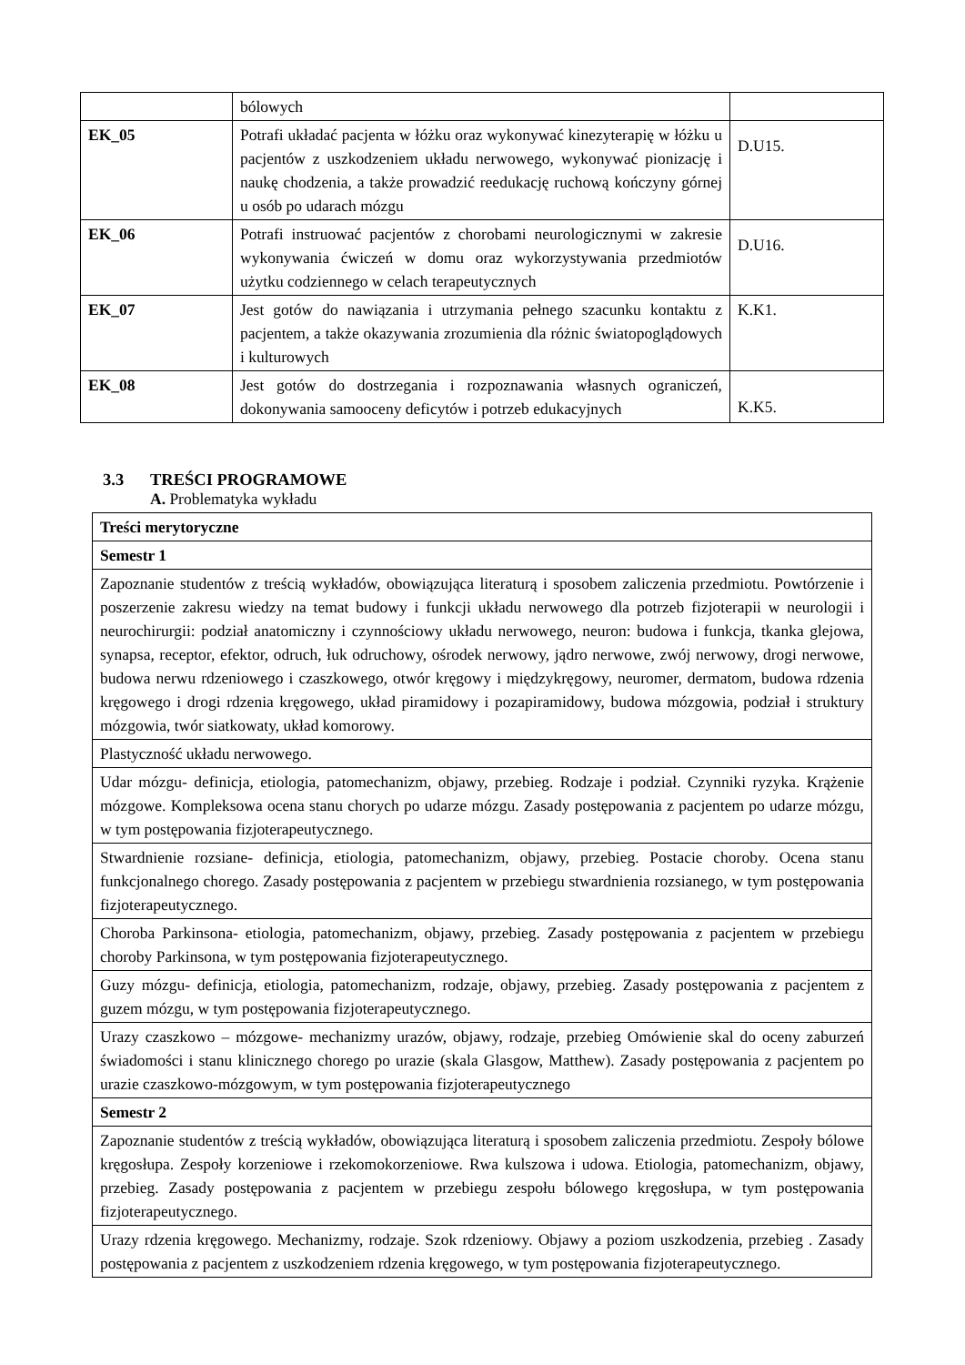| | bólowych | |
| EK_05 | Potrafi układać pacjenta w łóżku oraz wykonywać kinezyterapię w łóżku u pacjentów z uszkodzeniem układu nerwowego, wykonywać pionizację i naukę chodzenia, a także prowadzić reedukację ruchową kończyny górnej u osób po udarach mózgu | D.U15. |
| EK_06 | Potrafi instruować pacjentów z chorobami neurologicznymi w zakresie wykonywania ćwiczeń w domu oraz wykorzystywania przedmiotów użytku codziennego w celach terapeutycznych | D.U16. |
| EK_07 | Jest gotów do nawiązania i utrzymania pełnego szacunku kontaktu z pacjentem, a także okazywania zrozumienia dla różnic światopoglądowych i kulturowych | K.K1. |
| EK_08 | Jest gotów do dostrzegania i rozpoznawania własnych ograniczeń, dokonywania samooceny deficytów i potrzeb edukacyjnych | K.K5. |
3.3 TREŚCI PROGRAMOWE
A. Problematyka wykładu
| Treści merytoryczne |
| --- |
| Semestr 1 |
| Zapoznanie studentów z treścią wykładów, obowiązująca literaturą i sposobem zaliczenia przedmiotu. Powtórzenie i poszerzenie zakresu wiedzy na temat budowy i funkcji układu nerwowego dla potrzeb fizjoterapii w neurologii i neurochirurgii: podział anatomiczny i czynnościowy układu nerwowego, neuron: budowa i funkcja, tkanka glejowa, synapsa, receptor, efektor, odruch, łuk odruchowy, ośrodek nerwowy, jądro nerwowe, zwój nerwowy, drogi nerwowe, budowa nerwu rdzeniowego i czaszkowego, otwór kręgowy i międzykręgowy, neuromer, dermatom, budowa rdzenia kręgowego i drogi rdzenia kręgowego, układ piramidowy i pozapiramidowy, budowa mózgowia, podział i struktury mózgowia, twór siatkowaty, układ komorowy. |
| Plastyczność układu nerwowego. |
| Udar mózgu- definicja, etiologia, patomechanizm, objawy, przebieg. Rodzaje i podział. Czynniki ryzyka. Krążenie mózgowe. Kompleksowa ocena stanu chorych po udarze mózgu. Zasady postępowania z pacjentem po udarze mózgu, w tym postępowania fizjoterapeutycznego. |
| Stwardnienie rozsiane- definicja, etiologia, patomechanizm, objawy, przebieg. Postacie choroby. Ocena stanu funkcjonalnego chorego. Zasady postępowania z pacjentem w przebiegu stwardnienia rozsianego, w tym postępowania fizjoterapeutycznego. |
| Choroba Parkinsona- etiologia, patomechanizm, objawy, przebieg. Zasady postępowania z pacjentem w przebiegu choroby Parkinsona, w tym postępowania fizjoterapeutycznego. |
| Guzy mózgu- definicja, etiologia, patomechanizm, rodzaje, objawy, przebieg. Zasady postępowania z pacjentem z guzem mózgu, w tym postępowania fizjoterapeutycznego. |
| Urazy czaszkowo – mózgowe- mechanizmy urazów, objawy, rodzaje, przebieg Omówienie skal do oceny zaburzeń świadomości i stanu klinicznego chorego po urazie (skala Glasgow, Matthew). Zasady postępowania z pacjentem po urazie czaszkowo-mózgowym, w tym postępowania fizjoterapeutycznego |
| Semestr 2 |
| Zapoznanie studentów z treścią wykładów, obowiązująca literaturą i sposobem zaliczenia przedmiotu. Zespoły bólowe kręgosłupa. Zespoły korzeniowe i rzekomokorzeniowe. Rwa kulszowa i udowa. Etiologia, patomechanizm, objawy, przebieg. Zasady postępowania z pacjentem w przebiegu zespołu bólowego kręgosłupa, w tym postępowania fizjoterapeutycznego. |
| Urazy rdzenia kręgowego. Mechanizmy, rodzaje. Szok rdzeniowy. Objawy a poziom uszkodzenia, przebieg . Zasady postępowania z pacjentem z uszkodzeniem rdzenia kręgowego, w tym postępowania fizjoterapeutycznego. |